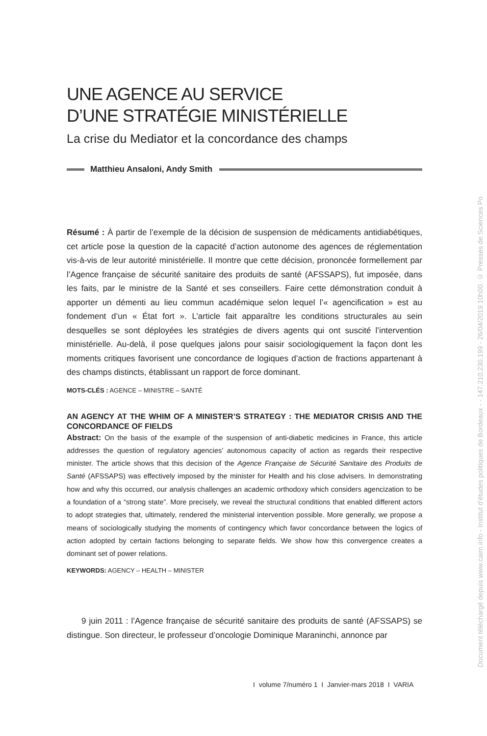UNE AGENCE AU SERVICE
D’UNE STRATÉGIE MINISTÉRIELLE
La crise du Mediator et la concordance des champs
Matthieu Ansaloni, Andy Smith
Résumé : À partir de l’exemple de la décision de suspension de médicaments antidiabétiques, cet article pose la question de la capacité d’action autonome des agences de réglementation vis-à-vis de leur autorité ministérielle. Il montre que cette décision, prononcée formellement par l’Agence française de sécurité sanitaire des produits de santé (AFSSAPS), fut imposée, dans les faits, par le ministre de la Santé et ses conseillers. Faire cette démonstration conduit à apporter un démenti au lieu commun académique selon lequel l’« agencification » est au fondement d’un « État fort ». L’article fait apparaître les conditions structurales au sein desquelles se sont déployées les stratégies de divers agents qui ont suscité l’intervention ministérielle. Au-delà, il pose quelques jalons pour saisir sociologiquement la façon dont les moments critiques favorisent une concordance de logiques d’action de fractions appartenant à des champs distincts, établissant un rapport de force dominant.
MOTS-CLÉS : AGENCE – MINISTRE – SANTÉ
AN AGENCY AT THE WHIM OF A MINISTER’S STRATEGY : THE MEDIATOR CRISIS AND THE CONCORDANCE OF FIELDS
Abstract: On the basis of the example of the suspension of anti-diabetic medicines in France, this article addresses the question of regulatory agencies’ autonomous capacity of action as regards their respective minister. The article shows that this decision of the Agence Française de Sécurité Sanitaire des Produits de Santé (AFSSAPS) was effectively imposed by the minister for Health and his close advisers. In demonstrating how and why this occurred, our analysis challenges an academic orthodoxy which considers agencization to be a foundation of a “strong state”. More precisely, we reveal the structural conditions that enabled different actors to adopt strategies that, ultimately, rendered the ministerial intervention possible. More generally, we propose a means of sociologically studying the moments of contingency which favor concordance between the logics of action adopted by certain factions belonging to separate fields. We show how this convergence creates a dominant set of power relations.
KEYWORDS: AGENCY – HEALTH – MINISTER
9 juin 2011 : l’Agence française de sécurité sanitaire des produits de santé (AFSSAPS) se distingue. Son directeur, le professeur d’oncologie Dominique Maraninchi, annonce par
I volume 7/numéro 1 I Janvier-mars 2018 I VARIA
Document téléchargé depuis www.cairn.info - Institut d'études politiques de Bordeaux - - 147.210.230.199 - 26/04/2019 10h00. © Presses de Sciences Po